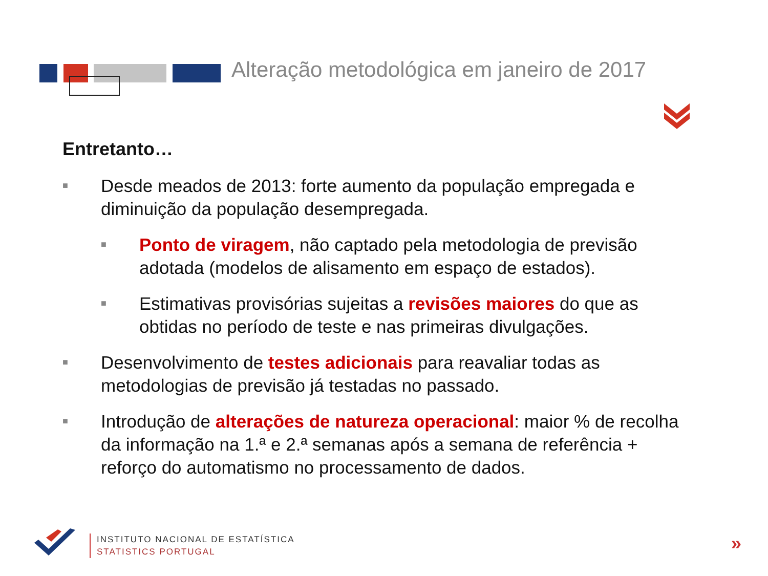Alteração metodológica em janeiro de 2017
Entretanto…
■
Desde meados de 2013: forte aumento da população empregada e diminuição da população desempregada.
■
Ponto de viragem, não captado pela metodologia de previsão adotada (modelos de alisamento em espaço de estados).
■
Estimativas provisórias sujeitas a revisões maiores do que as obtidas no período de teste e nas primeiras divulgações.
■
Desenvolvimento de testes adicionais para reavaliar todas as metodologias de previsão já testadas no passado.
■
Introdução de alterações de natureza operacional: maior % de recolha da informação na 1.ª e 2.ª semanas após a semana de referência + reforço do automatismo no processamento de dados.
INSTITUTO NACIONAL DE ESTATÍSTICA
STATISTICS PORTUGAL
»